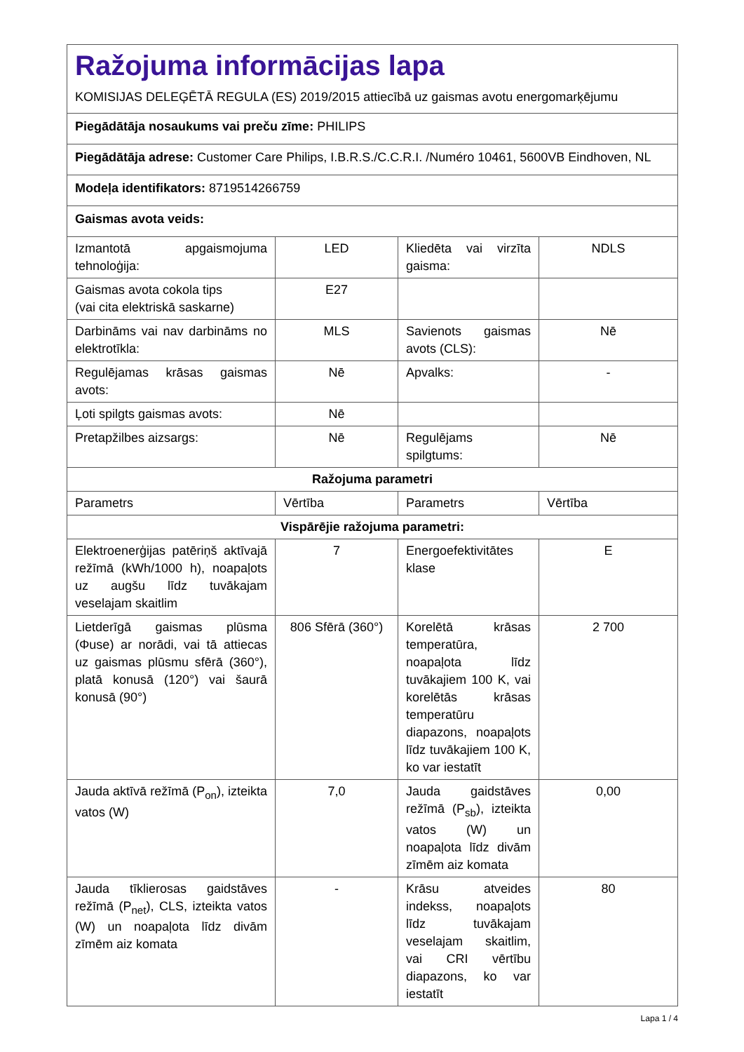| Ražojuma informācijas lapa KOMISIJAS DELEĢĒTĀ REGULA (ES) 2019/2015 attiecībā uz gaismas avotu energomarķējumu | | | |
| Piegādātāja nosaukums vai preču zīme: PHILIPS | | | |
| Piegādātāja adrese: Customer Care Philips, I.B.R.S./C.C.R.I. /Numéro 10461, 5600VB Eindhoven, NL | | | |
| Modeļa identifikators: 8719514266759 | | | |
| Gaismas avota veids: | | | |
| Izmantotā apgaismojuma tehnoloģija: | LED | Kliedēta vai virzīta gaisma: | NDLS |
| Gaismas avota cokola tips (vai cita elektriskā saskarne) | E27 | | |
| Darbināms vai nav darbināms no elektrotīkla: | MLS | Savienots gaismas avots (CLS): | Nē |
| Regulējamas krāsas gaismas avots: | Nē | Apvalks: | - |
| Ļoti spilgts gaismas avots: | Nē | | |
| Pretapžilbes aizsargs: | Nē | Regulējams spilgtums: | Nē |
| Ražojuma parametri | | | |
| Parametrs | Vērtība | Parametrs | Vērtība |
| Vispārējie ražojuma parametri: | | | |
| Elektroenerģijas patēriņš aktīvajā režīmā (kWh/1000 h), noapaļots uz augšu līdz tuvākajam veselajam skaitlim | 7 | Energoefektivitātes klase | E |
| Lietderīgā gaismas plūsma (Φuse) ar norādi, vai tā attiecas uz gaismas plūsmu sfērā (360°), platā konusā (120°) vai šaurā konusā (90°) | 806 Sfērā (360°) | Korelētā krāsas temperatūra, noapaļota līdz tuvākajiem 100 K, vai korelētās krāsas temperatūru diapazons, noapaļots līdz tuvākajiem 100 K, ko var iestatīt | 2 700 |
| Jauda aktīvā režīmā (P<sub>on</sub>), izteikta vatos (W) | 7,0 | Jauda gaidstāves režīmā (P<sub>sb</sub>), izteikta vatos (W) un noapaļota līdz divām zīmēm aiz komata | 0,00 |
| Jauda tīklierosas gaidstāves režīmā (P<sub>net</sub>), CLS, izteikta vatos (W) un noapaļota līdz divām zīmēm aiz komata | - | Krāsu atveides indekss, noapaļots līdz tuvākajam veselajam skaitlim, vai CRI vērtību diapazons, ko var iestatīt | 80 |
Lapa 1 / 4